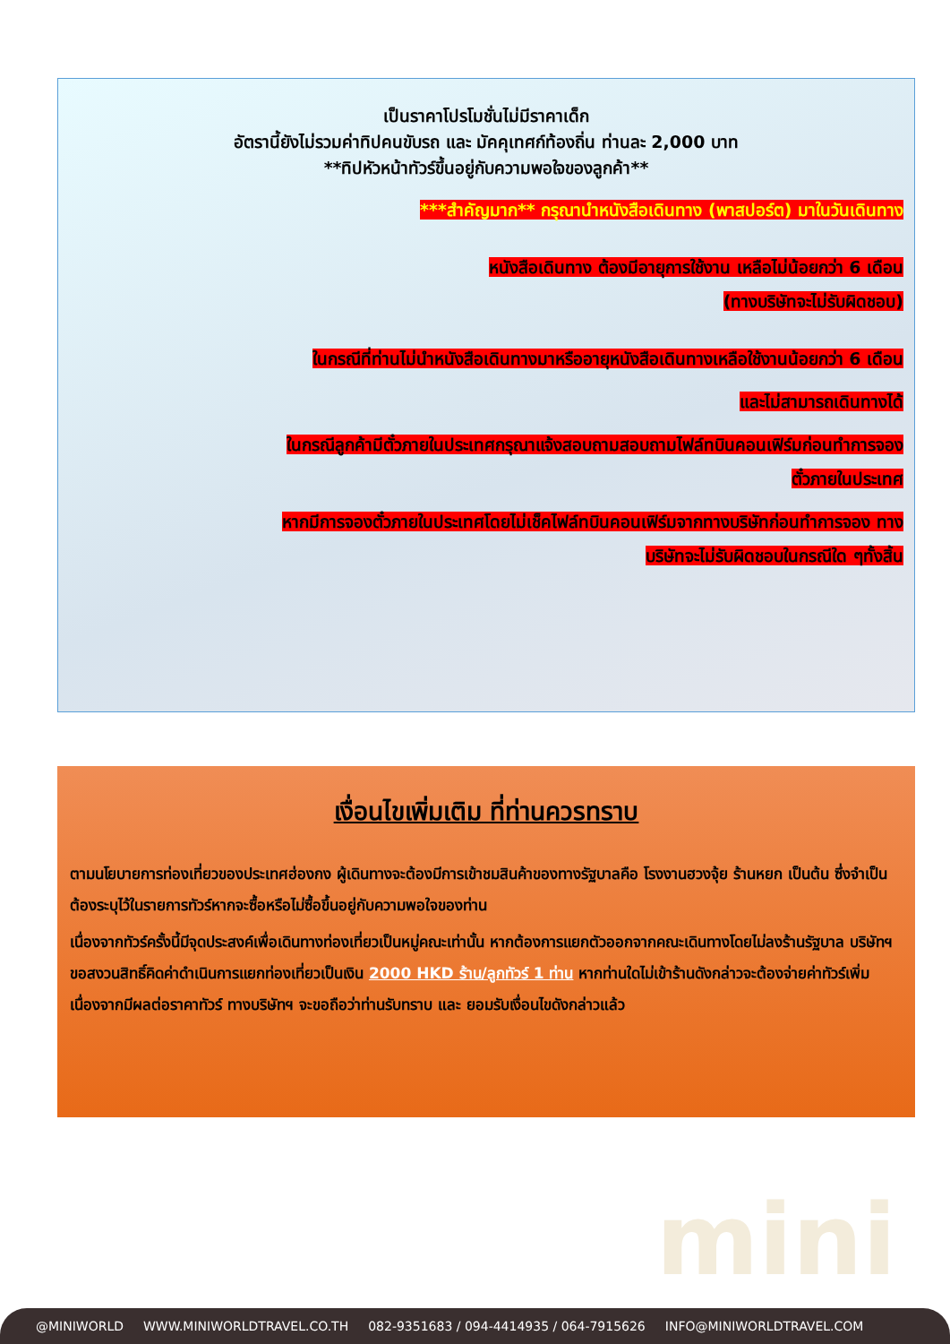เป็นราคาโปรโมชั่นไม่มีราคาเด็ก
อัตรานี้ยังไม่รวมค่าทิปคนขับรถ และ มัคคุเทศก์ท้องถิ่น ท่านละ 2,000 บาท
**ทิปหัวหน้าทัวร์ขึ้นอยู่กับความพอใจของลูกค้า**
***สำคัญมาก** กรุณานำหนังสือเดินทาง (พาสปอร์ต) มาในวันเดินทาง
หนังสือเดินทาง ต้องมีอายุการใช้งาน เหลือไม่น้อยกว่า 6 เดือน
(ทางบริษัทจะไม่รับผิดชอบ)
ในกรณีที่ท่านไม่นำหนังสือเดินทางมาหรืออายุหนังสือเดินทางเหลือใช้งานน้อยกว่า 6 เดือน
และไม่สามารถเดินทางได้
ในกรณีลูกค้ามีตั๋วภายในประเทศกรุณาแจ้งสอบถามสอบถามไฟล์ทบินคอนเฟิร์มก่อนทำการจอง
ตั๋วภายในประเทศ
หากมีการจองตั๋วภายในประเทศโดยไม่เช็คไฟล์ทบินคอนเฟิร์มจากทางบริษัทก่อนทำการจอง ทาง
บริษัทจะไม่รับผิดชอบในกรณีใด ๆทั้งสิ้น
เงื่อนไขเพิ่มเติม ที่ท่านควรทราบ
ตามนโยบายการท่องเที่ยวของประเทศฮ่องกง ผู้เดินทางจะต้องมีการเข้าชมสินค้าของทางรัฐบาลคือ โรงงานฮวงจุ้ย ร้านหยก เป็นต้น ซึ่งจำเป็นต้องระบุไว้ในรายการทัวร์หากจะซื้อหรือไม่ซื้อขึ้นอยู่กับความพอใจของท่าน
เนื่องจากทัวร์ครั้งนี้มีจุดประสงค์เพื่อเดินทางท่องเที่ยวเป็นหมู่คณะเท่านั้น หากต้องการแยกตัวออกจากคณะเดินทางโดยไม่ลงร้านรัฐบาล บริษัทฯ ขอสงวนสิทธิ์คิดค่าดำเนินการแยกท่องเที่ยวเป็นเงิน 2000 HKD ร้าน/ลูกทัวร์ 1 ท่าน หากท่านใดไม่เข้าร้านดังกล่าวจะต้องจ่ายค่าทัวร์เพิ่ม เนื่องจากมีผลต่อราคาทัวร์ ทางบริษัทฯ จะขอถือว่าท่านรับทราบ และ ยอมรับเงื่อนไขดังกล่าวแล้ว
mini
@MINIWORLD WWW.MINIWORLDTRAVEL.CO.TH 082-9351683 / 094-4414935 / 064-7915626 INFO@MINIWORLDTRAVEL.COM